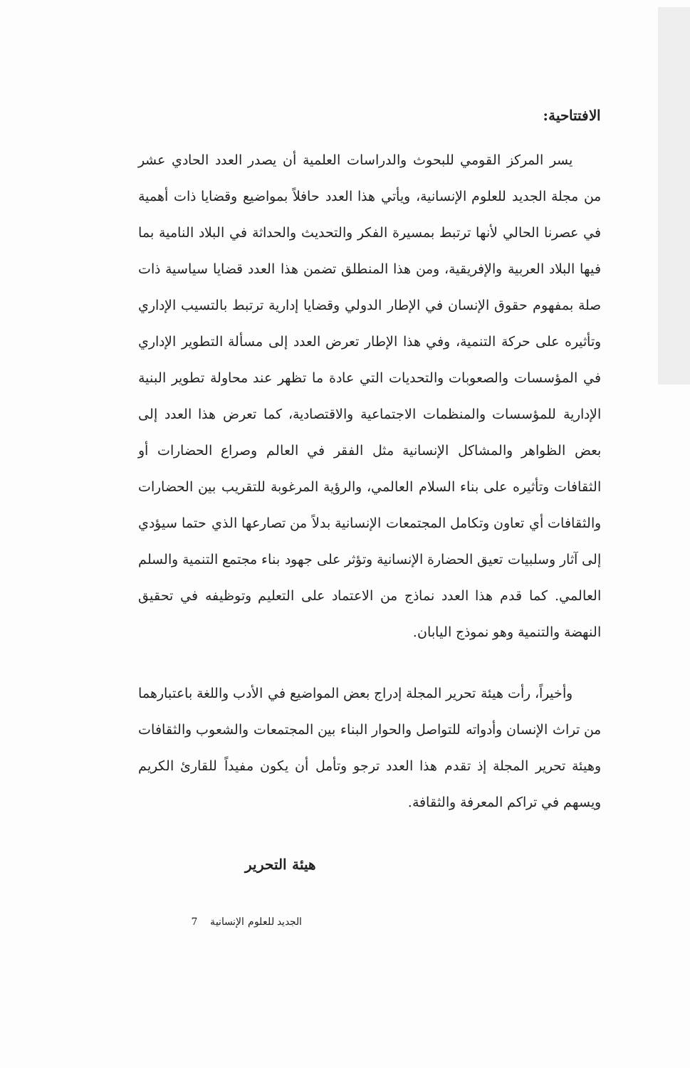الافتتاحية:
يسر المركز القومي للبحوث والدراسات العلمية أن يصدر العدد الحادي عشر من مجلة الجديد للعلوم الإنسانية، ويأتي هذا العدد حافلاً بمواضيع وقضايا ذات أهمية في عصرنا الحالي لأنها ترتبط بمسيرة الفكر والتحديث والحداثة في البلاد النامية بما فيها البلاد العربية والإفريقية، ومن هذا المنطلق تضمن هذا العدد قضايا سياسية ذات صلة بمفهوم حقوق الإنسان في الإطار الدولي وقضايا إدارية ترتبط بالتسيب الإداري وتأثيره على حركة التنمية، وفي هذا الإطار تعرض العدد إلى مسألة التطوير الإداري في المؤسسات والصعوبات والتحديات التي عادة ما تظهر عند محاولة تطوير البنية الإدارية للمؤسسات والمنظمات الاجتماعية والاقتصادية، كما تعرض هذا العدد إلى بعض الظواهر والمشاكل الإنسانية مثل الفقر في العالم وصراع الحضارات أو الثقافات وتأثيره على بناء السلام العالمي، والرؤية المرغوبة للتقريب بين الحضارات والثقافات أي تعاون وتكامل المجتمعات الإنسانية بدلاً من تصارعها الذي حتما سيؤدي إلى آثار وسلبيات تعيق الحضارة الإنسانية وتؤثر على جهود بناء مجتمع التنمية والسلم العالمي. كما قدم هذا العدد نماذج من الاعتماد على التعليم وتوظيفه في تحقيق النهضة والتنمية وهو نموذج اليابان.
وأخيراً، رأت هيئة تحرير المجلة إدراج بعض المواضيع في الأدب واللغة باعتبارهما من تراث الإنسان وأدواته للتواصل والحوار البناء بين المجتمعات والشعوب والثقافات وهيئة تحرير المجلة إذ تقدم هذا العدد ترجو وتأمل أن يكون مفيداً للقارئ الكريم ويسهم في تراكم المعرفة والثقافة.
هيئة التحرير
الجديد للعلوم الإنسانية 7